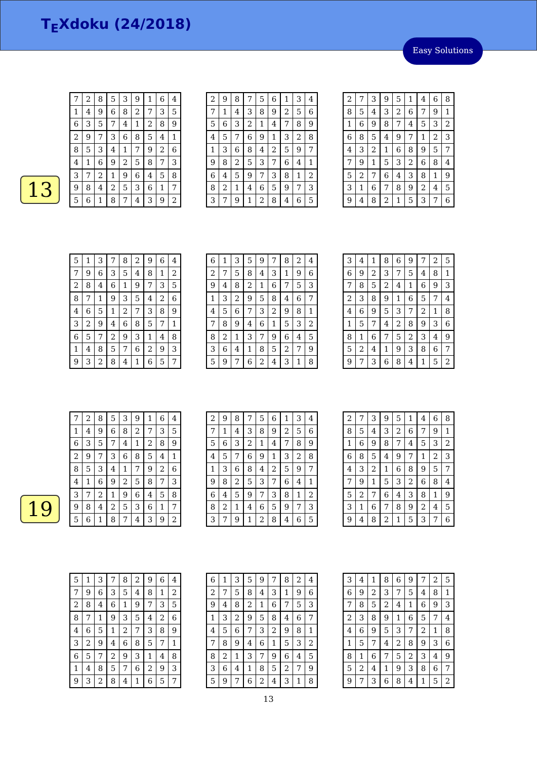T<sub>E</sub>Xdoku (24/2018)
Easy Solutions
13
| 7 | 2 | 8 | 5 | 3 | 9 | 1 | 6 | 4 |
| 1 | 4 | 9 | 6 | 8 | 2 | 7 | 3 | 5 |
| 6 | 3 | 5 | 7 | 4 | 1 | 2 | 8 | 9 |
| 2 | 9 | 7 | 3 | 6 | 8 | 5 | 4 | 1 |
| 8 | 5 | 3 | 4 | 1 | 7 | 9 | 2 | 6 |
| 4 | 1 | 6 | 9 | 2 | 5 | 8 | 7 | 3 |
| 3 | 7 | 2 | 1 | 9 | 6 | 4 | 5 | 8 |
| 9 | 8 | 4 | 2 | 5 | 3 | 6 | 1 | 7 |
| 5 | 6 | 1 | 8 | 7 | 4 | 3 | 9 | 2 |
| 2 | 9 | 8 | 7 | 5 | 6 | 1 | 3 | 4 |
| 7 | 1 | 4 | 3 | 8 | 9 | 2 | 5 | 6 |
| 5 | 6 | 3 | 2 | 1 | 4 | 7 | 8 | 9 |
| 4 | 5 | 7 | 6 | 9 | 1 | 3 | 2 | 8 |
| 1 | 3 | 6 | 8 | 4 | 2 | 5 | 9 | 7 |
| 9 | 8 | 2 | 5 | 3 | 7 | 6 | 4 | 1 |
| 6 | 4 | 5 | 9 | 7 | 3 | 8 | 1 | 2 |
| 8 | 2 | 1 | 4 | 6 | 5 | 9 | 7 | 3 |
| 3 | 7 | 9 | 1 | 2 | 8 | 4 | 6 | 5 |
| 2 | 7 | 3 | 9 | 5 | 1 | 4 | 6 | 8 |
| 8 | 5 | 4 | 3 | 2 | 6 | 7 | 9 | 1 |
| 1 | 6 | 9 | 8 | 7 | 4 | 5 | 3 | 2 |
| 6 | 8 | 5 | 4 | 9 | 7 | 1 | 2 | 3 |
| 4 | 3 | 2 | 1 | 6 | 8 | 9 | 5 | 7 |
| 7 | 9 | 1 | 5 | 3 | 2 | 6 | 8 | 4 |
| 5 | 2 | 7 | 6 | 4 | 3 | 8 | 1 | 9 |
| 3 | 1 | 6 | 7 | 8 | 9 | 2 | 4 | 5 |
| 9 | 4 | 8 | 2 | 1 | 5 | 3 | 7 | 6 |
| 5 | 1 | 3 | 7 | 8 | 2 | 9 | 6 | 4 |
| 7 | 9 | 6 | 3 | 5 | 4 | 8 | 1 | 2 |
| 2 | 8 | 4 | 6 | 1 | 9 | 7 | 3 | 5 |
| 8 | 7 | 1 | 9 | 3 | 5 | 4 | 2 | 6 |
| 4 | 6 | 5 | 1 | 2 | 7 | 3 | 8 | 9 |
| 3 | 2 | 9 | 4 | 6 | 8 | 5 | 7 | 1 |
| 6 | 5 | 7 | 2 | 9 | 3 | 1 | 4 | 8 |
| 1 | 4 | 8 | 5 | 7 | 6 | 2 | 9 | 3 |
| 9 | 3 | 2 | 8 | 4 | 1 | 6 | 5 | 7 |
| 6 | 1 | 3 | 5 | 9 | 7 | 8 | 2 | 4 |
| 2 | 7 | 5 | 8 | 4 | 3 | 1 | 9 | 6 |
| 9 | 4 | 8 | 2 | 1 | 6 | 7 | 5 | 3 |
| 1 | 3 | 2 | 9 | 5 | 8 | 4 | 6 | 7 |
| 4 | 5 | 6 | 7 | 3 | 2 | 9 | 8 | 1 |
| 7 | 8 | 9 | 4 | 6 | 1 | 5 | 3 | 2 |
| 8 | 2 | 1 | 3 | 7 | 9 | 6 | 4 | 5 |
| 3 | 6 | 4 | 1 | 8 | 5 | 2 | 7 | 9 |
| 5 | 9 | 7 | 6 | 2 | 4 | 3 | 1 | 8 |
| 3 | 4 | 1 | 8 | 6 | 9 | 7 | 2 | 5 |
| 6 | 9 | 2 | 3 | 7 | 5 | 4 | 8 | 1 |
| 7 | 8 | 5 | 2 | 4 | 1 | 6 | 9 | 3 |
| 2 | 3 | 8 | 9 | 1 | 6 | 5 | 7 | 4 |
| 4 | 6 | 9 | 5 | 3 | 7 | 2 | 1 | 8 |
| 1 | 5 | 7 | 4 | 2 | 8 | 9 | 3 | 6 |
| 8 | 1 | 6 | 7 | 5 | 2 | 3 | 4 | 9 |
| 5 | 2 | 4 | 1 | 9 | 3 | 8 | 6 | 7 |
| 9 | 7 | 3 | 6 | 8 | 4 | 1 | 5 | 2 |
19
| 7 | 2 | 8 | 5 | 3 | 9 | 1 | 6 | 4 |
| 1 | 4 | 9 | 6 | 8 | 2 | 7 | 3 | 5 |
| 6 | 3 | 5 | 7 | 4 | 1 | 2 | 8 | 9 |
| 2 | 9 | 7 | 3 | 6 | 8 | 5 | 4 | 1 |
| 8 | 5 | 3 | 4 | 1 | 7 | 9 | 2 | 6 |
| 4 | 1 | 6 | 9 | 2 | 5 | 8 | 7 | 3 |
| 3 | 7 | 2 | 1 | 9 | 6 | 4 | 5 | 8 |
| 9 | 8 | 4 | 2 | 5 | 3 | 6 | 1 | 7 |
| 5 | 6 | 1 | 8 | 7 | 4 | 3 | 9 | 2 |
| 2 | 9 | 8 | 7 | 5 | 6 | 1 | 3 | 4 |
| 7 | 1 | 4 | 3 | 8 | 9 | 2 | 5 | 6 |
| 5 | 6 | 3 | 2 | 1 | 4 | 7 | 8 | 9 |
| 4 | 5 | 7 | 6 | 9 | 1 | 3 | 2 | 8 |
| 1 | 3 | 6 | 8 | 4 | 2 | 5 | 9 | 7 |
| 9 | 8 | 2 | 5 | 3 | 7 | 6 | 4 | 1 |
| 6 | 4 | 5 | 9 | 7 | 3 | 8 | 1 | 2 |
| 8 | 2 | 1 | 4 | 6 | 5 | 9 | 7 | 3 |
| 3 | 7 | 9 | 1 | 2 | 8 | 4 | 6 | 5 |
| 2 | 7 | 3 | 9 | 5 | 1 | 4 | 6 | 8 |
| 8 | 5 | 4 | 3 | 2 | 6 | 7 | 9 | 1 |
| 1 | 6 | 9 | 8 | 7 | 4 | 5 | 3 | 2 |
| 6 | 8 | 5 | 4 | 9 | 7 | 1 | 2 | 3 |
| 4 | 3 | 2 | 1 | 6 | 8 | 9 | 5 | 7 |
| 7 | 9 | 1 | 5 | 3 | 2 | 6 | 8 | 4 |
| 5 | 2 | 7 | 6 | 4 | 3 | 8 | 1 | 9 |
| 3 | 1 | 6 | 7 | 8 | 9 | 2 | 4 | 5 |
| 9 | 4 | 8 | 2 | 1 | 5 | 3 | 7 | 6 |
| 5 | 1 | 3 | 7 | 8 | 2 | 9 | 6 | 4 |
| 7 | 9 | 6 | 3 | 5 | 4 | 8 | 1 | 2 |
| 2 | 8 | 4 | 6 | 1 | 9 | 7 | 3 | 5 |
| 8 | 7 | 1 | 9 | 3 | 5 | 4 | 2 | 6 |
| 4 | 6 | 5 | 1 | 2 | 7 | 3 | 8 | 9 |
| 3 | 2 | 9 | 4 | 6 | 8 | 5 | 7 | 1 |
| 6 | 5 | 7 | 2 | 9 | 3 | 1 | 4 | 8 |
| 1 | 4 | 8 | 5 | 7 | 6 | 2 | 9 | 3 |
| 9 | 3 | 2 | 8 | 4 | 1 | 6 | 5 | 7 |
| 6 | 1 | 3 | 5 | 9 | 7 | 8 | 2 | 4 |
| 2 | 7 | 5 | 8 | 4 | 3 | 1 | 9 | 6 |
| 9 | 4 | 8 | 2 | 1 | 6 | 7 | 5 | 3 |
| 1 | 3 | 2 | 9 | 5 | 8 | 4 | 6 | 7 |
| 4 | 5 | 6 | 7 | 3 | 2 | 9 | 8 | 1 |
| 7 | 8 | 9 | 4 | 6 | 1 | 5 | 3 | 2 |
| 8 | 2 | 1 | 3 | 7 | 9 | 6 | 4 | 5 |
| 3 | 6 | 4 | 1 | 8 | 5 | 2 | 7 | 9 |
| 5 | 9 | 7 | 6 | 2 | 4 | 3 | 1 | 8 |
| 3 | 4 | 1 | 8 | 6 | 9 | 7 | 2 | 5 |
| 6 | 9 | 2 | 3 | 7 | 5 | 4 | 8 | 1 |
| 7 | 8 | 5 | 2 | 4 | 1 | 6 | 9 | 3 |
| 2 | 3 | 8 | 9 | 1 | 6 | 5 | 7 | 4 |
| 4 | 6 | 9 | 5 | 3 | 7 | 2 | 1 | 8 |
| 1 | 5 | 7 | 4 | 2 | 8 | 9 | 3 | 6 |
| 8 | 1 | 6 | 7 | 5 | 2 | 3 | 4 | 9 |
| 5 | 2 | 4 | 1 | 9 | 3 | 8 | 6 | 7 |
| 9 | 7 | 3 | 6 | 8 | 4 | 1 | 5 | 2 |
13